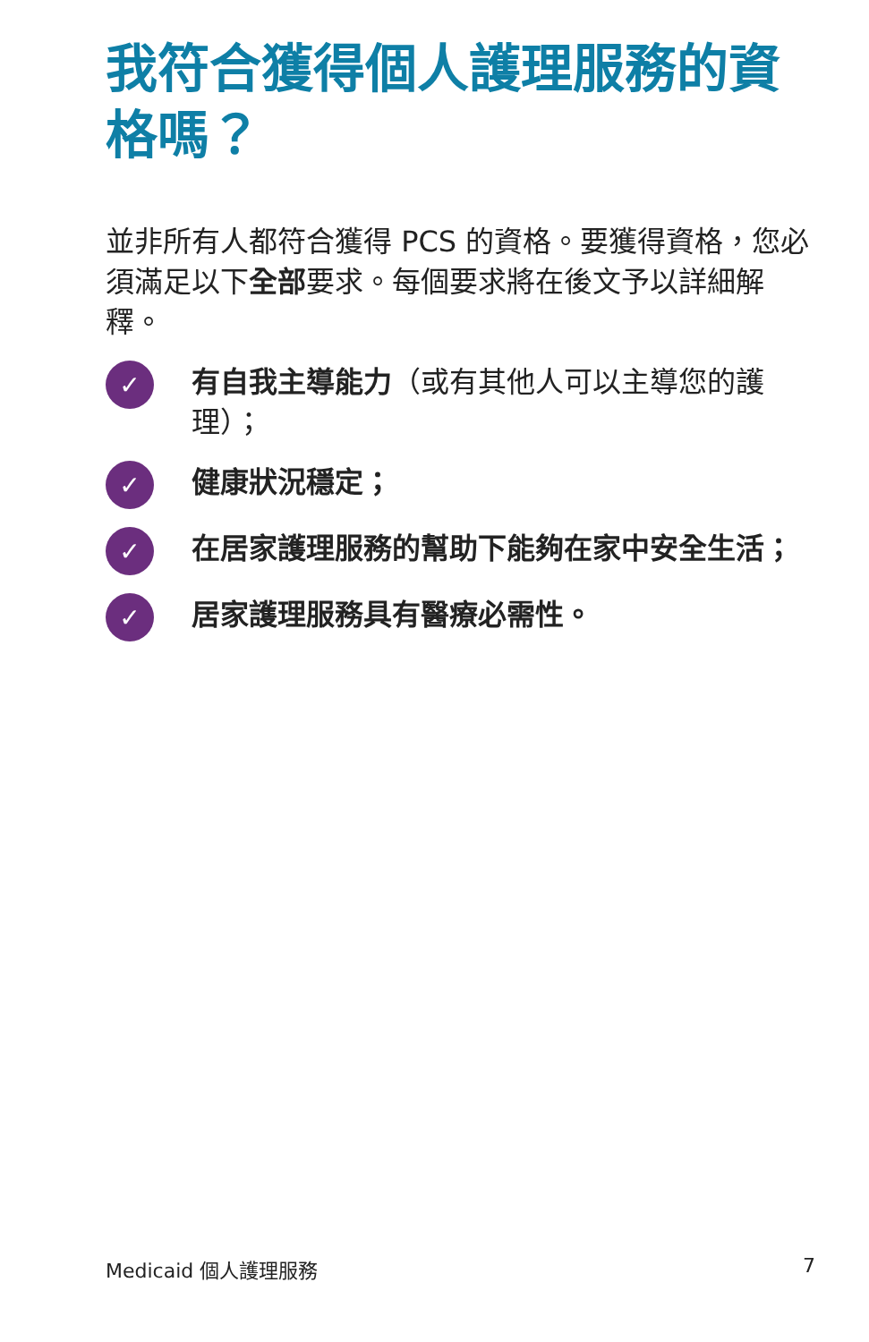我符合獲得個人護理服務的資格嗎？
並非所有人都符合獲得 PCS 的資格。要獲得資格，您必須滿足以下全部要求。每個要求將在後文予以詳細解釋。
✓
有自我主導能力（或有其他人可以主導您的護理）；
✓
健康狀況穩定；
✓
在居家護理服務的幫助下能夠在家中安全生活；
✓
居家護理服務具有醫療必需性。
Medicaid 個人護理服務 7